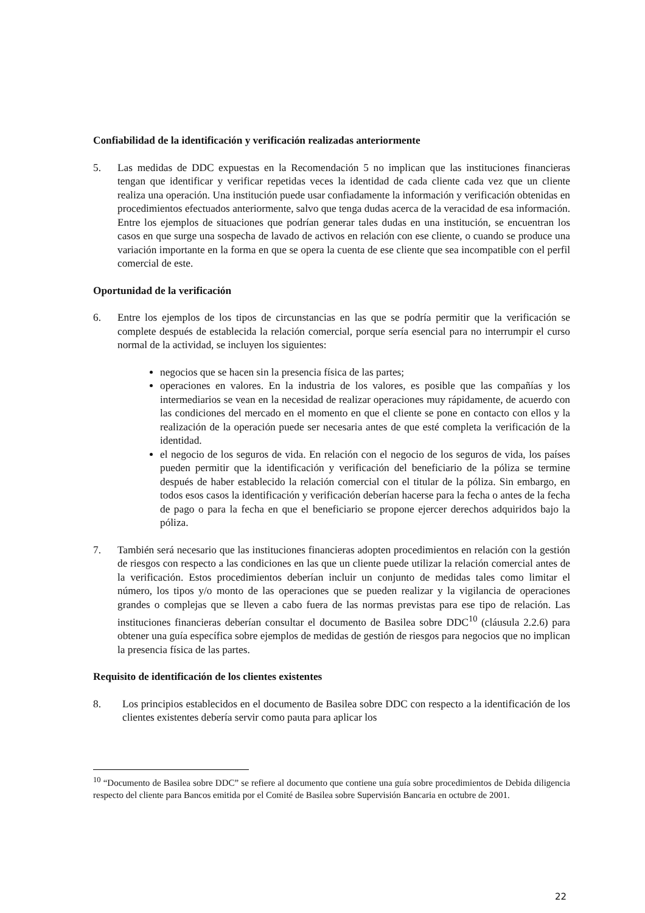Confiabilidad de la identificación y verificación realizadas anteriormente
5. Las medidas de DDC expuestas en la Recomendación 5 no implican que las instituciones financieras tengan que identificar y verificar repetidas veces la identidad de cada cliente cada vez que un cliente realiza una operación. Una institución puede usar confiadamente la información y verificación obtenidas en procedimientos efectuados anteriormente, salvo que tenga dudas acerca de la veracidad de esa información. Entre los ejemplos de situaciones que podrían generar tales dudas en una institución, se encuentran los casos en que surge una sospecha de lavado de activos en relación con ese cliente, o cuando se produce una variación importante en la forma en que se opera la cuenta de ese cliente que sea incompatible con el perfil comercial de este.
Oportunidad de la verificación
6. Entre los ejemplos de los tipos de circunstancias en las que se podría permitir que la verificación se complete después de establecida la relación comercial, porque sería esencial para no interrumpir el curso normal de la actividad, se incluyen los siguientes:
negocios que se hacen sin la presencia física de las partes;
operaciones en valores. En la industria de los valores, es posible que las compañías y los intermediarios se vean en la necesidad de realizar operaciones muy rápidamente, de acuerdo con las condiciones del mercado en el momento en que el cliente se pone en contacto con ellos y la realización de la operación puede ser necesaria antes de que esté completa la verificación de la identidad.
el negocio de los seguros de vida. En relación con el negocio de los seguros de vida, los países pueden permitir que la identificación y verificación del beneficiario de la póliza se termine después de haber establecido la relación comercial con el titular de la póliza. Sin embargo, en todos esos casos la identificación y verificación deberían hacerse para la fecha o antes de la fecha de pago o para la fecha en que el beneficiario se propone ejercer derechos adquiridos bajo la póliza.
7. También será necesario que las instituciones financieras adopten procedimientos en relación con la gestión de riesgos con respecto a las condiciones en las que un cliente puede utilizar la relación comercial antes de la verificación. Estos procedimientos deberían incluir un conjunto de medidas tales como limitar el número, los tipos y/o monto de las operaciones que se pueden realizar y la vigilancia de operaciones grandes o complejas que se lleven a cabo fuera de las normas previstas para ese tipo de relación. Las instituciones financieras deberían consultar el documento de Basilea sobre DDC<sup>10</sup> (cláusula 2.2.6) para obtener una guía específica sobre ejemplos de medidas de gestión de riesgos para negocios que no implican la presencia física de las partes.
Requisito de identificación de los clientes existentes
8. Los principios establecidos en el documento de Basilea sobre DDC con respecto a la identificación de los clientes existentes debería servir como pauta para aplicar los
<sup>10</sup> “Documento de Basilea sobre DDC” se refiere al documento que contiene una guía sobre procedimientos de Debida diligencia respecto del cliente para Bancos emitida por el Comité de Basilea sobre Supervisión Bancaria en octubre de 2001.
22